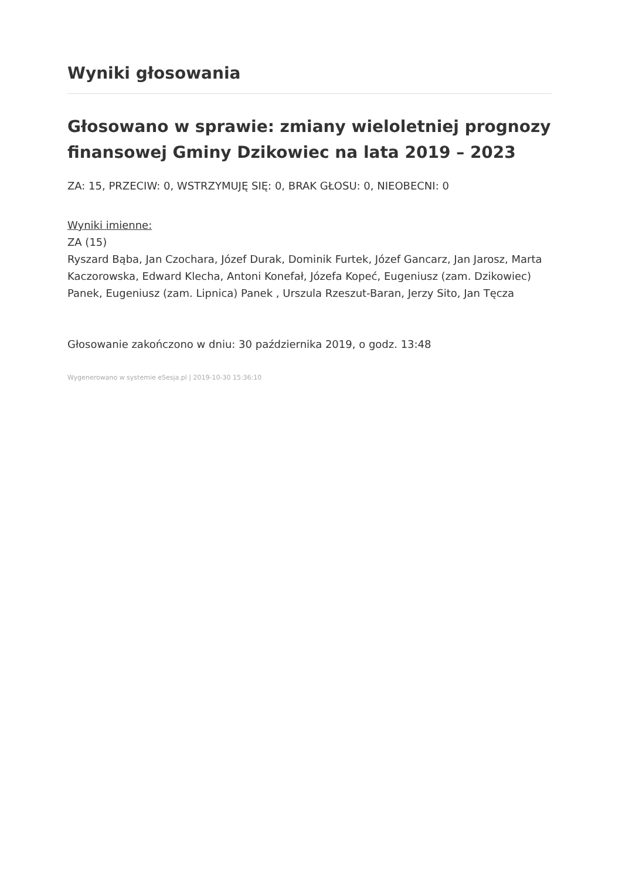Wyniki głosowania
Głosowano w sprawie: zmiany wieloletniej prognozy finansowej Gminy Dzikowiec na lata 2019 – 2023
ZA: 15, PRZECIW: 0, WSTRZYMUJĘ SIĘ: 0, BRAK GŁOSU: 0, NIEOBECNI: 0
Wyniki imienne:
ZA (15)
Ryszard Bąba, Jan Czochara, Józef Durak, Dominik Furtek, Józef Gancarz, Jan Jarosz, Marta Kaczorowska, Edward Klecha, Antoni Konefał, Józefa Kopeć, Eugeniusz (zam. Dzikowiec) Panek, Eugeniusz (zam. Lipnica) Panek , Urszula Rzeszut-Baran, Jerzy Sito, Jan Tęcza
Głosowanie zakończono w dniu: 30 października 2019, o godz. 13:48
Wygenerowano w systemie eSesja.pl | 2019-10-30 15:36:10